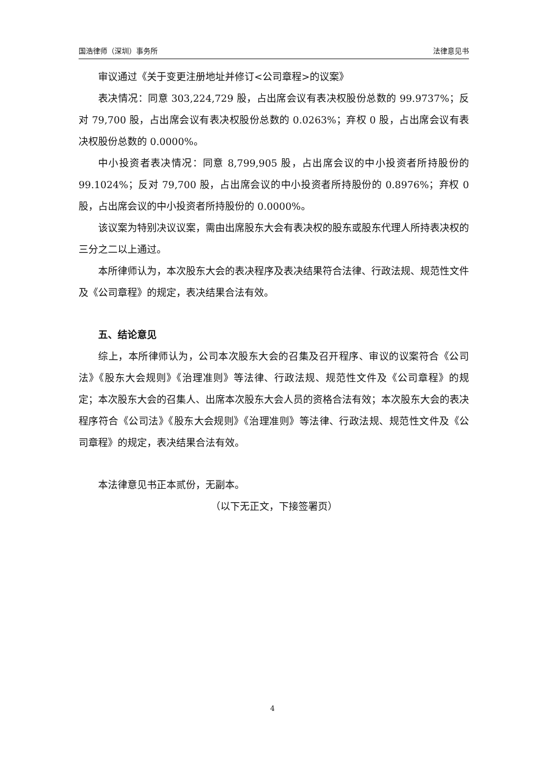国浩律师（深圳）事务所 法律意见书
审议通过《关于变更注册地址并修订<公司章程>的议案》
表决情况：同意 303,224,729 股，占出席会议有表决权股份总数的 99.9737%；反对 79,700 股，占出席会议有表决权股份总数的 0.0263%；弃权 0 股，占出席会议有表决权股份总数的 0.0000%。
中小投资者表决情况：同意 8,799,905 股，占出席会议的中小投资者所持股份的 99.1024%；反对 79,700 股，占出席会议的中小投资者所持股份的 0.8976%；弃权 0 股，占出席会议的中小投资者所持股份的 0.0000%。
该议案为特别决议议案，需由出席股东大会有表决权的股东或股东代理人所持表决权的三分之二以上通过。
本所律师认为，本次股东大会的表决程序及表决结果符合法律、行政法规、规范性文件及《公司章程》的规定，表决结果合法有效。
五、结论意见
综上，本所律师认为，公司本次股东大会的召集及召开程序、审议的议案符合《公司法》《股东大会规则》《治理准则》等法律、行政法规、规范性文件及《公司章程》的规定；本次股东大会的召集人、出席本次股东大会人员的资格合法有效；本次股东大会的表决程序符合《公司法》《股东大会规则》《治理准则》等法律、行政法规、规范性文件及《公司章程》的规定，表决结果合法有效。
本法律意见书正本贰份，无副本。
（以下无正文，下接签署页）
4